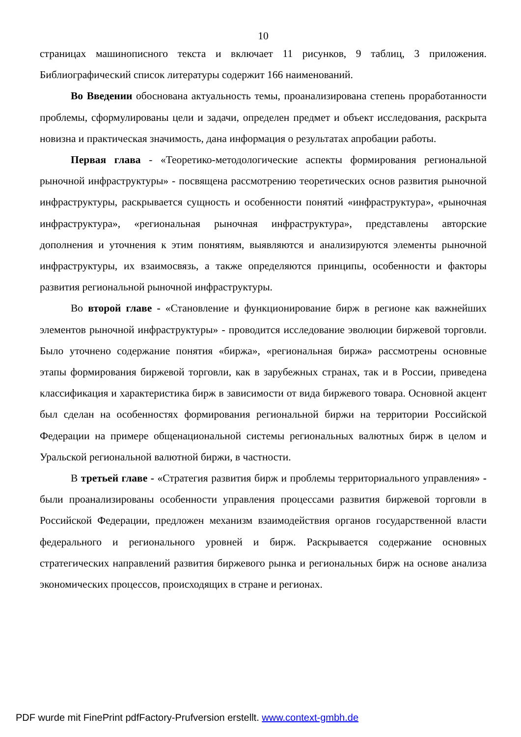10
страницах машинописного текста и включает 11 рисунков, 9 таблиц, 3 приложения. Библиографический список литературы содержит 166 наименований.
Во Введении обоснована актуальность темы, проанализирована степень проработанности проблемы, сформулированы цели и задачи, определен предмет и объект исследования, раскрыта новизна и практическая значимость, дана информация о результатах апробации работы.
Первая глава - «Теоретико-методологические аспекты формирования региональной рыночной инфраструктуры» - посвящена рассмотрению теоретических основ развития рыночной инфраструктуры, раскрывается сущность и особенности понятий «инфраструктура», «рыночная инфраструктура», «региональная рыночная инфраструктура», представлены авторские дополнения и уточнения к этим понятиям, выявляются и анализируются элементы рыночной инфраструктуры, их взаимосвязь, а также определяются принципы, особенности и факторы развития региональной рыночной инфраструктуры.
Во второй главе - «Становление и функционирование бирж в регионе как важнейших элементов рыночной инфраструктуры» - проводится исследование эволюции биржевой торговли. Было уточнено содержание понятия «биржа», «региональная биржа» рассмотрены основные этапы формирования биржевой торговли, как в зарубежных странах, так и в России, приведена классификация и характеристика бирж в зависимости от вида биржевого товара. Основной акцент был сделан на особенностях формирования региональной биржи на территории Российской Федерации на примере общенациональной системы региональных валютных бирж в целом и Уральской региональной валютной биржи, в частности.
В третьей главе - «Стратегия развития бирж и проблемы территориального управления» - были проанализированы особенности управления процессами развития биржевой торговли в Российской Федерации, предложен механизм взаимодействия органов государственной власти федерального и регионального уровней и бирж. Раскрывается содержание основных стратегических направлений развития биржевого рынка и региональных бирж на основе анализа экономических процессов, происходящих в стране и регионах.
PDF wurde mit FinePrint pdfFactory-Prufversion erstellt. www.context-gmbh.de